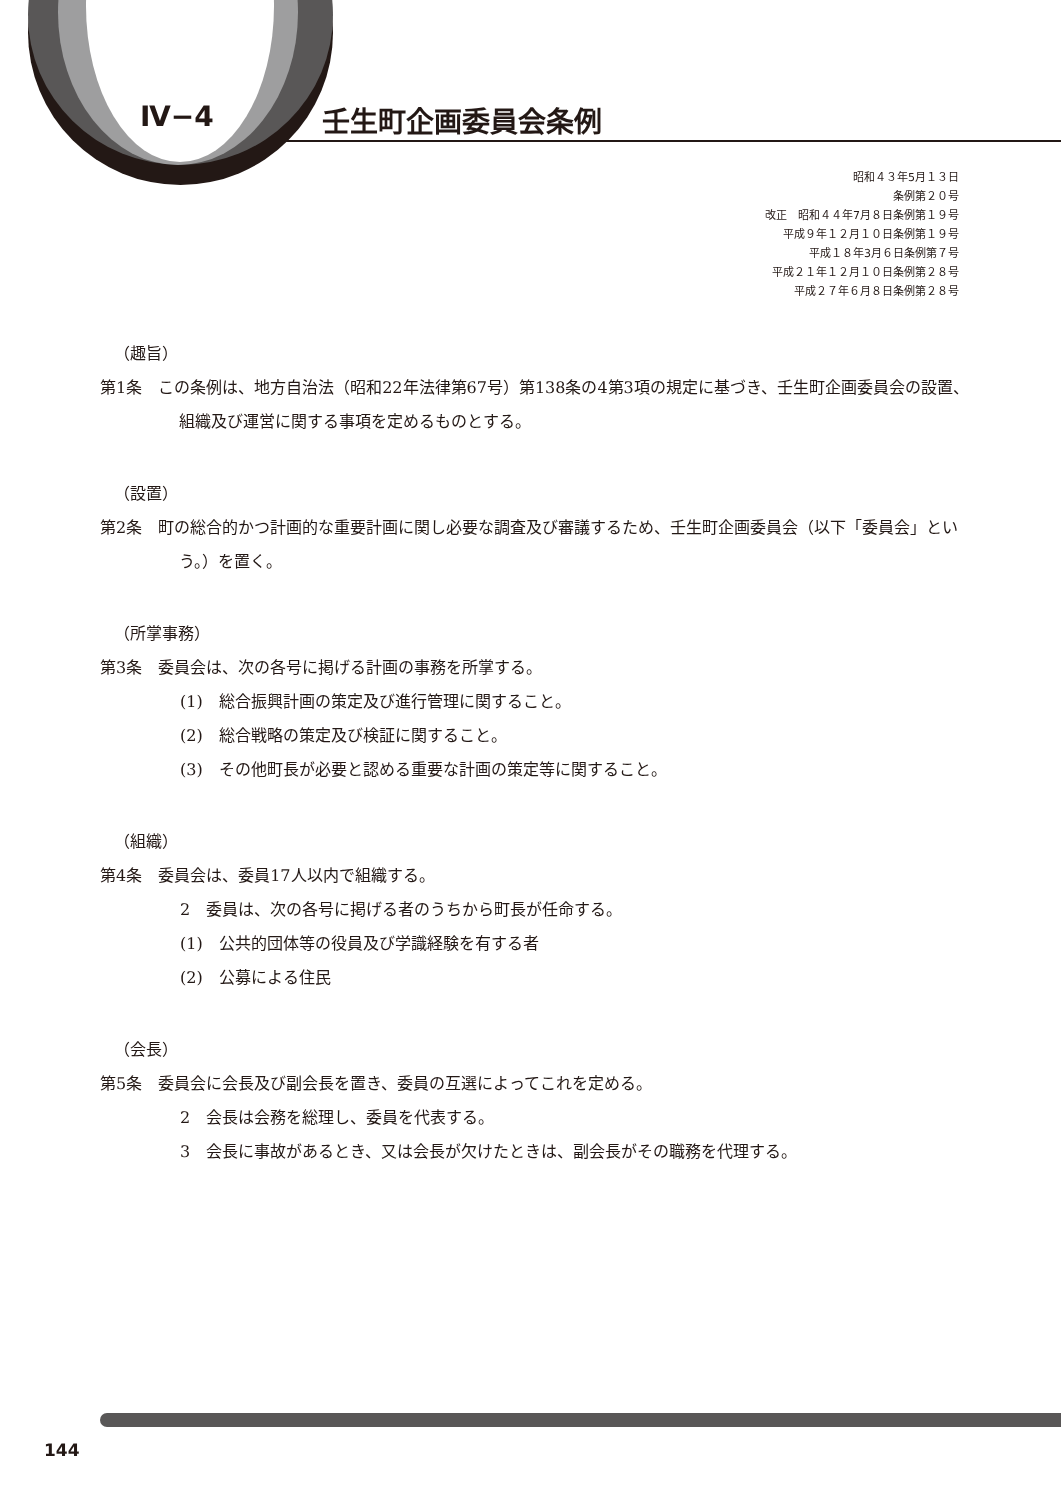Ⅳ−4 壬生町企画委員会条例
昭和４３年5月１３日
条例第２０号
改正　昭和４４年7月８日条例第１９号
平成９年１２月１０日条例第１９号
平成１８年3月６日条例第７号
平成２１年１２月１０日条例第２８号
平成２７年６月８日条例第２８号
（趣旨）
第1条　この条例は、地方自治法（昭和22年法律第67号）第138条の4第3項の規定に基づき、壬生町企画委員会の設置、組織及び運営に関する事項を定めるものとする。
（設置）
第2条　町の総合的かつ計画的な重要計画に関し必要な調査及び審議するため、壬生町企画委員会（以下「委員会」という。）を置く。
（所掌事務）
第3条　委員会は、次の各号に掲げる計画の事務を所掌する。
(1)　総合振興計画の策定及び進行管理に関すること。
(2)　総合戦略の策定及び検証に関すること。
(3)　その他町長が必要と認める重要な計画の策定等に関すること。
（組織）
第4条　委員会は、委員17人以内で組織する。
2　委員は、次の各号に掲げる者のうちから町長が任命する。
(1)　公共的団体等の役員及び学識経験を有する者
(2)　公募による住民
（会長）
第5条　委員会に会長及び副会長を置き、委員の互選によってこれを定める。
2　会長は会務を総理し、委員を代表する。
3　会長に事故があるとき、又は会長が欠けたときは、副会長がその職務を代理する。
144